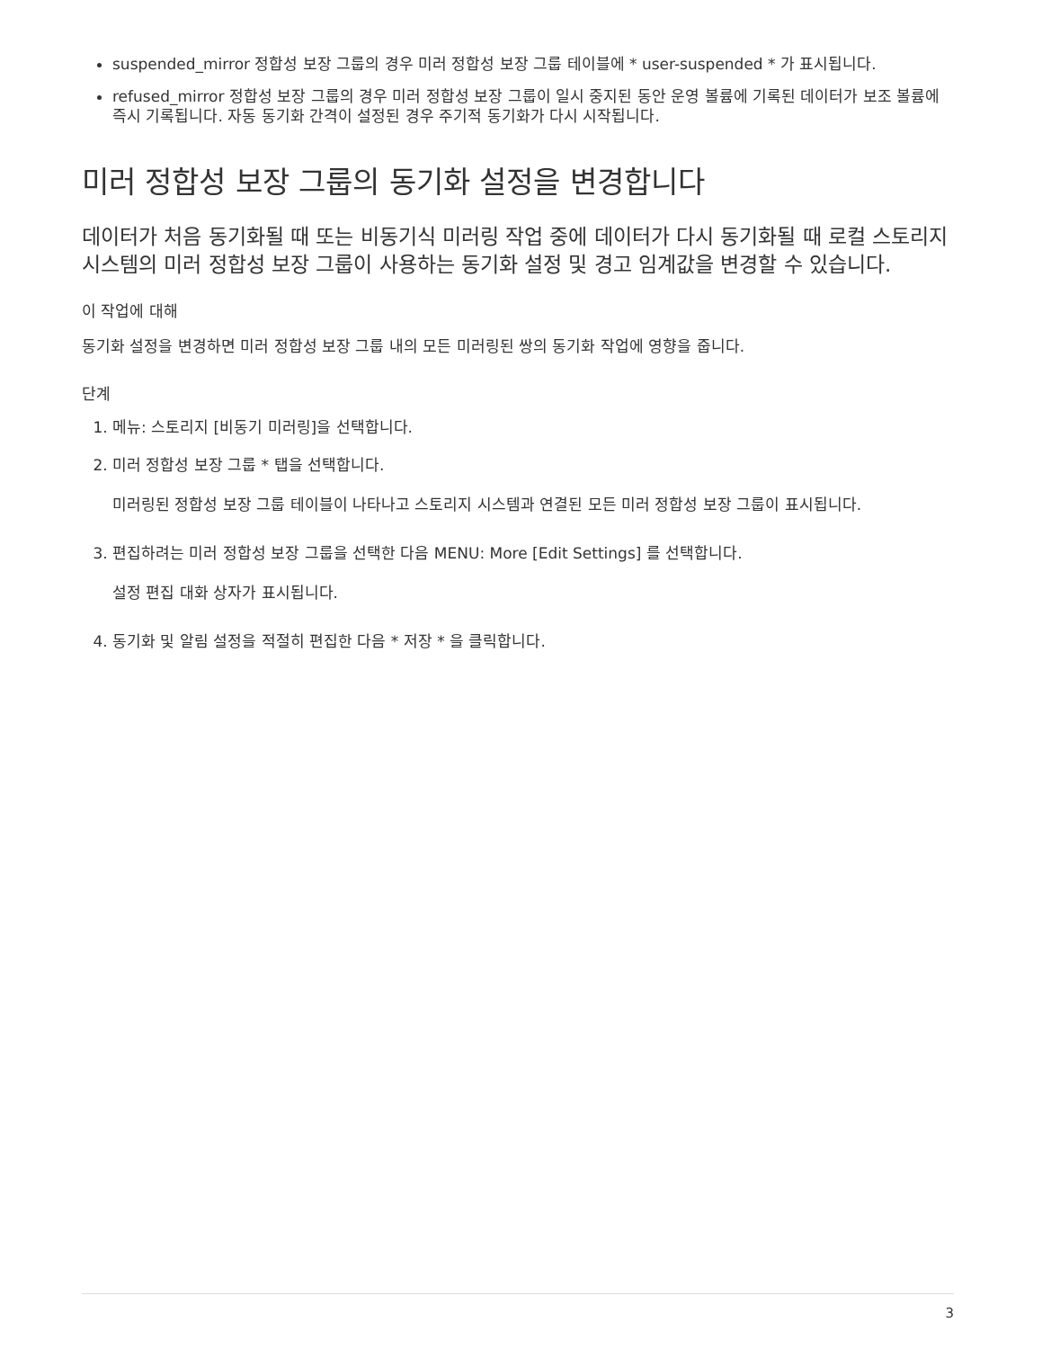suspended_mirror 정합성 보장 그룹의 경우 미러 정합성 보장 그룹 테이블에 * user-suspended * 가 표시됩니다.
refused_mirror 정합성 보장 그룹의 경우 미러 정합성 보장 그룹이 일시 중지된 동안 운영 볼륨에 기록된 데이터가 보조 볼륨에 즉시 기록됩니다. 자동 동기화 간격이 설정된 경우 주기적 동기화가 다시 시작됩니다.
미러 정합성 보장 그룹의 동기화 설정을 변경합니다
데이터가 처음 동기화될 때 또는 비동기식 미러링 작업 중에 데이터가 다시 동기화될 때 로컬 스토리지 시스템의 미러 정합성 보장 그룹이 사용하는 동기화 설정 및 경고 임계값을 변경할 수 있습니다.
이 작업에 대해
동기화 설정을 변경하면 미러 정합성 보장 그룹 내의 모든 미러링된 쌍의 동기화 작업에 영향을 줍니다.
단계
1. 메뉴: 스토리지 [비동기 미러링]을 선택합니다.
2. 미러 정합성 보장 그룹 * 탭을 선택합니다.
미러링된 정합성 보장 그룹 테이블이 나타나고 스토리지 시스템과 연결된 모든 미러 정합성 보장 그룹이 표시됩니다.
3. 편집하려는 미러 정합성 보장 그룹을 선택한 다음 MENU: More [Edit Settings] 를 선택합니다.
설정 편집 대화 상자가 표시됩니다.
4. 동기화 및 알림 설정을 적절히 편집한 다음 * 저장 * 을 클릭합니다.
3